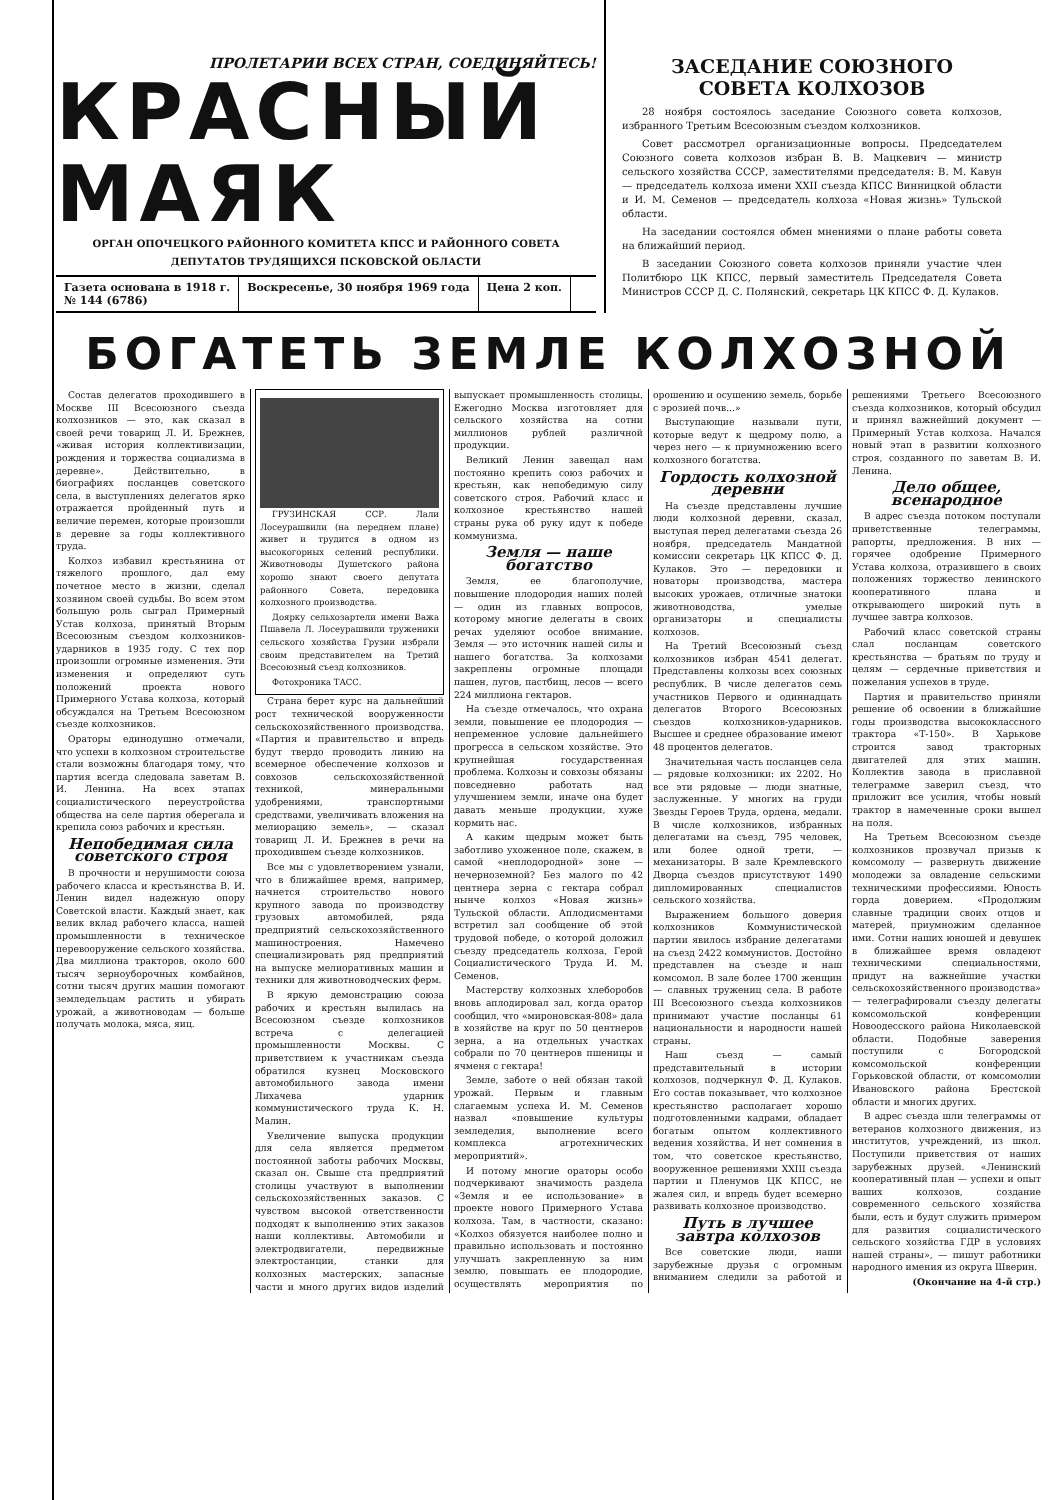ПРОЛЕТАРИИ ВСЕХ СТРАН, СОЕДИНЯЙТЕСЬ!
КРАСНЫЙ
МАЯК
ОРГАН ОПОЧЕЦКОГО РАЙОННОГО КОМИТЕТА КПСС И РАЙОННОГО СОВЕТА
ДЕПУТАТОВ ТРУДЯЩИХСЯ ПСКОВСКОЙ ОБЛАСТИ
Газета основана в 1918 г.
№ 144 (6786)
Воскресенье, 30 ноября 1969 года
Цена 2 коп.
ЗАСЕДАНИЕ СОЮЗНОГО СОВЕТА КОЛХОЗОВ
28 ноября состоялось заседание Союзного совета колхозов, избранного Третьим Всесоюзным съездом колхозников.
Совет рассмотрел организационные вопросы. Председателем Союзного совета колхозов избран В. В. Мацкевич — министр сельского хозяйства СССР, заместителями председателя: В. М. Кавун — председатель колхоза имени XXII съезда КПСС Винницкой области и И. М. Семенов — председатель колхоза «Новая жизнь» Тульской области.
На заседании состоялся обмен мнениями о плане работы совета на ближайший период.
В заседании Союзного совета колхозов приняли участие член Политбюро ЦК КПСС, первый заместитель Председателя Совета Министров СССР Д. С. Полянский, секретарь ЦК КПСС Ф. Д. Кулаков.
БОГАТЕТЬ ЗЕМЛЕ КОЛХОЗНОЙ
Состав делегатов проходившего в Москве III Всесоюзного съезда колхозников — это, как сказал в своей речи товарищ Л. И. Брежнев, «живая история коллективизации, рождения и торжества социализма в деревне». Действительно, в биографиях посланцев советского села, в выступлениях делегатов ярко отражается пройденный путь и величие перемен, которые произошли в деревне за годы коллективного труда.
Колхоз избавил крестьянина от тяжелого прошлого, дал ему почетное место в жизни, сделал хозяином своей судьбы. Во всем этом большую роль сыграл Примерный Устав колхоза, принятый Вторым Всесоюзным съездом колхозников-ударников в 1935 году. С тех пор произошли огромные изменения. Эти изменения и определяют суть положений проекта нового Примерного Устава колхоза, который обсуждался на Третьем Всесоюзном съезде колхозников.
Ораторы единодушно отмечали, что успехи в колхозном строительстве стали возможны благодаря тому, что партия всегда следовала заветам В. И. Ленина. На всех этапах социалистического переустройства общества на селе партия оберегала и крепила союз рабочих и крестьян.
Непобедимая сила советского строя
В прочности и нерушимости союза рабочего класса и крестьянства В. И. Ленин видел надежную опору Советской власти. Каждый знает, как велик вклад рабочего класса, нашей промышленности в техническое перевооружение сельского хозяйства. Два миллиона тракторов, около 600 тысяч зерноуборочных комбайнов, сотни тысяч других машин помогают земледельцам растить и убирать урожай, а животноводам — больше получать молока, мяса, яиц.
ГРУЗИНСКАЯ ССР. Лали Лосеурашвили (на переднем плане) живет и трудится в одном из высокогорных селений республики. Животноводы Душетского района хорошо знают своего депутата районного Совета, передовика колхозного производства.
Доярку сельхозартели имени Важа Пшавела Л. Лосеурашвили труженики сельского хозяйства Грузии избрали своим представителем на Третий Всесоюзный съезд колхозников.
Фотохроника ТАСС.
Страна берет курс на дальнейший рост технической вооруженности сельскохозяйственного производства. «Партия и правительство и впредь будут твердо проводить линию на всемерное обеспечение колхозов и совхозов сельскохозяйственной техникой, минеральными удобрениями, транспортными средствами, увеличивать вложения на мелиорацию земель», — сказал товарищ Л. И. Брежнев в речи на проходившем съезде колхозников.
Все мы с удовлетворением узнали, что в ближайшее время, например, начнется строительство нового крупного завода по производству грузовых автомобилей, ряда предприятий сельскохозяйственного машиностроения. Намечено специализировать ряд предприятий на выпуске мелиоративных машин и техники для животноводческих ферм.
В яркую демонстрацию союза рабочих и крестьян вылилась на Всесоюзном съезде колхозников встреча с делегацией промышленности Москвы. С приветствием к участникам съезда обратился кузнец Московского автомобильного завода имени Лихачева ударник коммунистического труда К. Н. Малин.
Увеличение выпуска продукции для села является предметом постоянной заботы рабочих Москвы, сказал он. Свыше ста предприятий столицы участвуют в выполнении сельскохозяйственных заказов. С чувством высокой ответственности подходят к выполнению этих заказов наши коллективы. Автомобили и электродвигатели, передвижные электростанции, станки для колхозных мастерских, запасные части и много других видов изделий выпускает промышленность столицы. Ежегодно Москва изготовляет для сельского хозяйства на сотни миллионов рублей различной продукции.
Великий Ленин завещал нам постоянно крепить союз рабочих и крестьян, как непобедимую силу советского строя. Рабочий класс и колхозное крестьянство нашей страны рука об руку идут к победе коммунизма.
Земля — наше богатство
Земля, ее благополучие, повышение плодородия наших полей — один из главных вопросов, которому многие делегаты в своих речах уделяют особое внимание. Земля — это источник нашей силы и нашего богатства. За колхозами закреплены огромные площади пашен, лугов, пастбищ, лесов — всего 224 миллиона гектаров.
На съезде отмечалось, что охрана земли, повышение ее плодородия — непременное условие дальнейшего прогресса в сельском хозяйстве. Это крупнейшая государственная проблема. Колхозы и совхозы обязаны повседневно работать над улучшением земли, иначе она будет давать меньше продукции, хуже кормить нас.
А каким щедрым может быть заботливо ухоженное поле, скажем, в самой «неплодородной» зоне — нечерноземной? Без малого по 42 центнера зерна с гектара собрал нынче колхоз «Новая жизнь» Тульской области. Аплодисментами встретил зал сообщение об этой трудовой победе, о которой доложил съезду председатель колхоза, Герой Социалистического Труда И. М. Семенов.
Мастерству колхозных хлеборобов вновь аплодировал зал, когда оратор сообщил, что «мироновская-808» дала в хозяйстве на круг по 50 центнеров зерна, а на отдельных участках собрали по 70 центнеров пшеницы и ячменя с гектара!
Земле, заботе о ней обязан такой урожай. Первым и главным слагаемым успеха И. М. Семенов назвал «повышение культуры земледелия, выполнение всего комплекса агротехнических мероприятий».
И потому многие ораторы особо подчеркивают значимость раздела «Земля и ее использование» в проекте нового Примерного Устава колхоза. Там, в частности, сказано: «Колхоз обязуется наиболее полно и правильно использовать и постоянно улучшать закрепленную за ним землю, повышать ее плодородие, осуществлять мероприятия по орошению и осушению земель, борьбе с эрозией почв...»
Выступающие называли пути, которые ведут к щедрому полю, а через него — к приумножению всего колхозного богатства.
Гордость колхозной деревни
На съезде представлены лучшие люди колхозной деревни, сказал, выступая перед делегатами съезда 26 ноября, председатель Мандатной комиссии секретарь ЦК КПСС Ф. Д. Кулаков. Это — передовики и новаторы производства, мастера высоких урожаев, отличные знатоки животноводства, умелые организаторы и специалисты колхозов.
На Третий Всесоюзный съезд колхозников избран 4541 делегат. Представлены колхозы всех союзных республик. В числе делегатов семь участников Первого и одиннадцать делегатов Второго Всесоюзных съездов колхозников-ударников. Высшее и среднее образование имеют 48 процентов делегатов.
Значительная часть посланцев села — рядовые колхозники: их 2202. Но все эти рядовые — люди знатные, заслуженные. У многих на груди Звезды Героев Труда, ордена, медали. В числе колхозников, избранных делегатами на съезд, 795 человек, или более одной трети, — механизаторы. В зале Кремлевского Дворца съездов присутствуют 1490 дипломированных специалистов сельского хозяйства.
Выражением большого доверия колхозников Коммунистической партии явилось избрание делегатами на съезд 2422 коммунистов. Достойно представлен на съезде и наш комсомол. В зале более 1700 женщин — славных тружениц села. В работе III Всесоюзного съезда колхозников принимают участие посланцы 61 национальности и народности нашей страны.
Наш съезд — самый представительный в истории колхозов, подчеркнул Ф. Д. Кулаков. Его состав показывает, что колхозное крестьянство располагает хорошо подготовленными кадрами, обладает богатым опытом коллективного ведения хозяйства. И нет сомнения в том, что советское крестьянство, вооруженное решениями XXIII съезда партии и Пленумов ЦК КПСС, не жалея сил, и впредь будет всемерно развивать колхозное производство.
Путь в лучшее завтра колхозов
Все советские люди, наши зарубежные друзья с огромным вниманием следили за работой и решениями Третьего Всесоюзного съезда колхозников, который обсудил и принял важнейший документ — Примерный Устав колхоза. Начался новый этап в развитии колхозного строя, созданного по заветам В. И. Ленина.
Дело общее, всенародное
В адрес съезда потоком поступали приветственные телеграммы, рапорты, предложения. В них — горячее одобрение Примерного Устава колхоза, отразившего в своих положениях торжество ленинского кооперативного плана и открывающего широкий путь в лучшее завтра колхозов.
Рабочий класс советской страны слал посланцам советского крестьянства — братьям по труду и целям — сердечные приветствия и пожелания успехов в труде.
Партия и правительство приняли решение об освоении в ближайшие годы производства высококлассного трактора «Т-150». В Харькове строится завод тракторных двигателей для этих машин. Коллектив завода в приславной телеграмме заверил съезд, что приложит все усилия, чтобы новый трактор в намеченные сроки вышел на поля.
На Третьем Всесоюзном съезде колхозников прозвучал призыв к комсомолу — развернуть движение молодежи за овладение сельскими техническими профессиями. Юность горда доверием. «Продолжим славные традиции своих отцов и матерей, приумножим сделанное ими. Сотни наших юношей и девушек в ближайшее время овладеют техническими специальностями, придут на важнейшие участки сельскохозяйственного производства» — телеграфировали съезду делегаты комсомольской конференции Новоодесского района Николаевской области. Подобные заверения поступили с Богородской комсомольской конференции Горьковской области, от комсомолии Ивановского района Брестской области и многих других.
В адрес съезда шли телеграммы от ветеранов колхозного движения, из институтов, учреждений, из школ. Поступили приветствия от наших зарубежных друзей. «Ленинский кооперативный план — успехи и опыт ваших колхозов, создание современного сельского хозяйства были, есть и будут служить примером для развития социалистического сельского хозяйства ГДР в условиях нашей страны», — пишут работники народного имения из округа Шверин.
(Окончание на 4-й стр.)